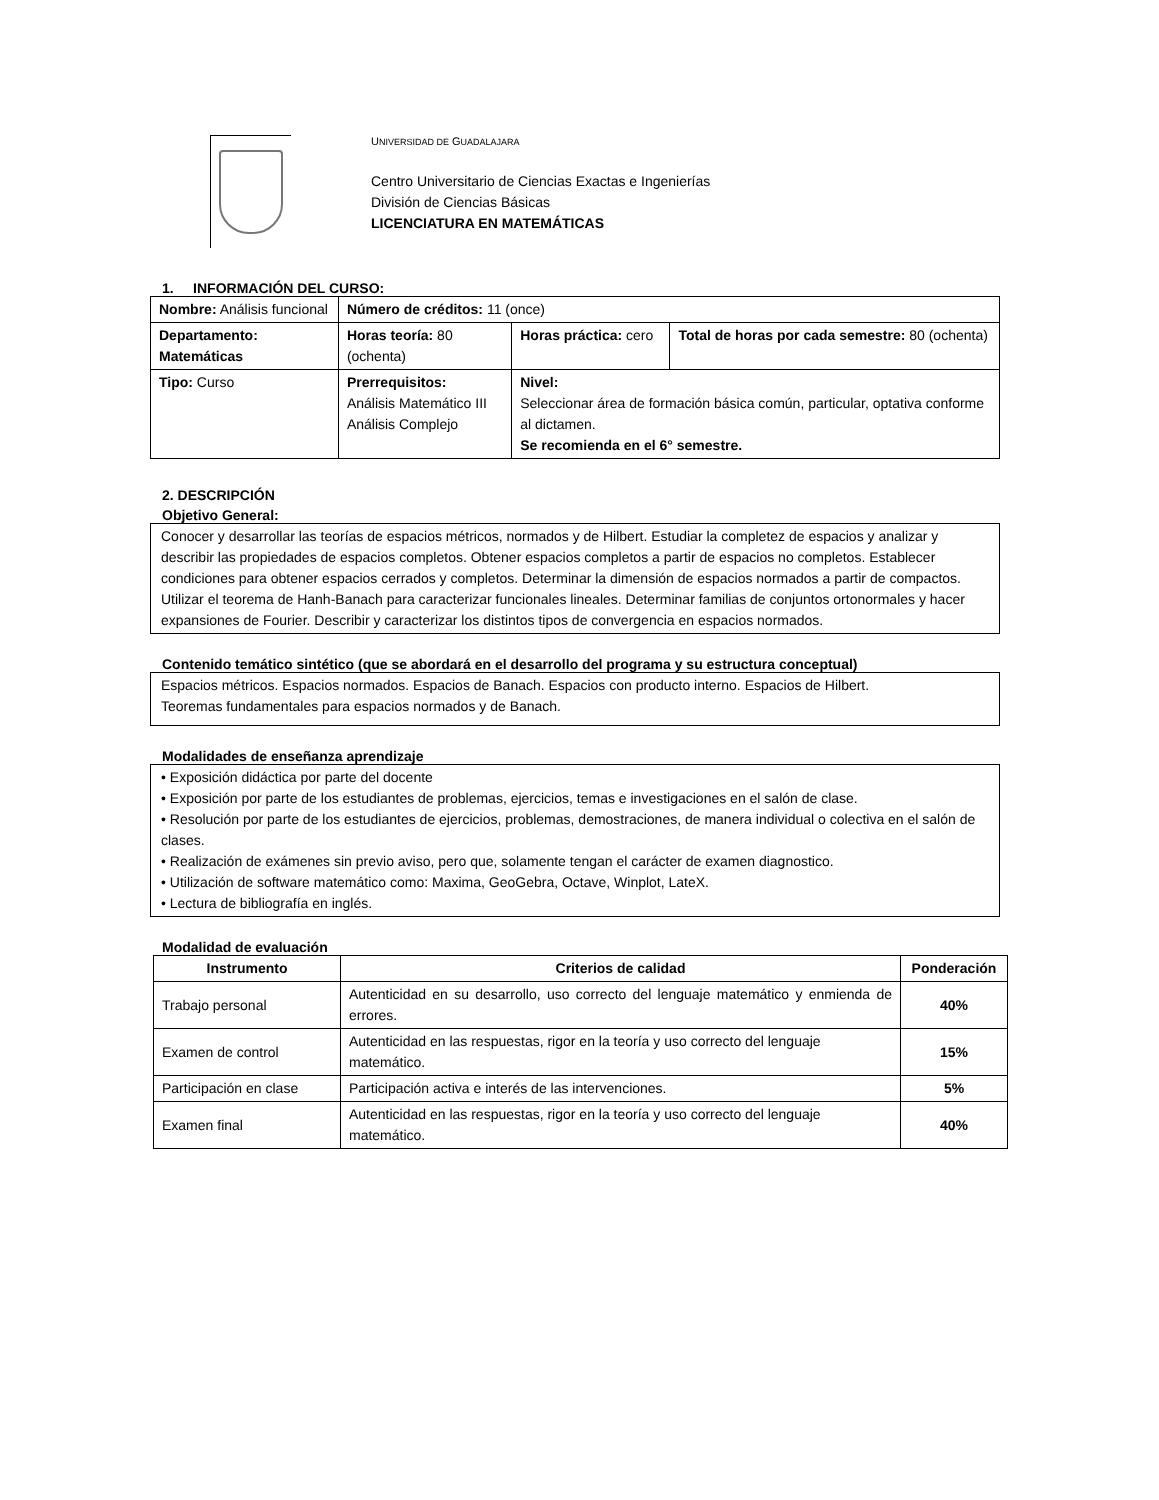UNIVERSIDAD DE GUADALAJARA
Centro Universitario de Ciencias Exactas e Ingenierías
División de Ciencias Básicas
LICENCIATURA EN MATEMÁTICAS
1. INFORMACIÓN DEL CURSO:
| Nombre: Análisis funcional | | Número de créditos: 11 (once) | | |
| Departamento: Matemáticas | | Horas teoría: 80 (ochenta) | Horas práctica: cero | Total de horas por cada semestre: 80 (ochenta) |
| Tipo: Curso | Prerrequisitos: Análisis Matemático III Análisis Complejo | | Nivel: Seleccionar área de formación básica común, particular, optativa conforme al dictamen. Se recomienda en el 6° semestre. | |
2. DESCRIPCIÓN
Objetivo General:
Conocer y desarrollar las teorías de espacios métricos, normados y de Hilbert. Estudiar la completez de espacios y analizar y describir las propiedades de espacios completos. Obtener espacios completos a partir de espacios no completos. Establecer condiciones para obtener espacios cerrados y completos. Determinar la dimensión de espacios normados a partir de compactos. Utilizar el teorema de Hanh-Banach para caracterizar funcionales lineales. Determinar familias de conjuntos ortonormales y hacer expansiones de Fourier. Describir y caracterizar los distintos tipos de convergencia en espacios normados.
Contenido temático sintético (que se abordará en el desarrollo del programa y su estructura conceptual)
Espacios métricos. Espacios normados. Espacios de Banach. Espacios con producto interno. Espacios de Hilbert.
Teoremas fundamentales para espacios normados y de Banach.
Modalidades de enseñanza aprendizaje
• Exposición didáctica por parte del docente
• Exposición por parte de los estudiantes de problemas, ejercicios, temas e investigaciones en el salón de clase.
• Resolución por parte de los estudiantes de ejercicios, problemas, demostraciones, de manera individual o colectiva en el salón de clases.
• Realización de exámenes sin previo aviso, pero que, solamente tengan el carácter de examen diagnostico.
• Utilización de software matemático como: Maxima, GeoGebra, Octave, Winplot, LateX.
• Lectura de bibliografía en inglés.
Modalidad de evaluación
| Instrumento | Criterios de calidad | Ponderación |
| --- | --- | --- |
| Trabajo personal | Autenticidad en su desarrollo, uso correcto del lenguaje matemático y enmienda de errores. | 40% |
| Examen de control | Autenticidad en las respuestas, rigor en la teoría y uso correcto del lenguaje matemático. | 15% |
| Participación en clase | Participación activa e interés de las intervenciones. | 5% |
| Examen final | Autenticidad en las respuestas, rigor en la teoría y uso correcto del lenguaje matemático. | 40% |